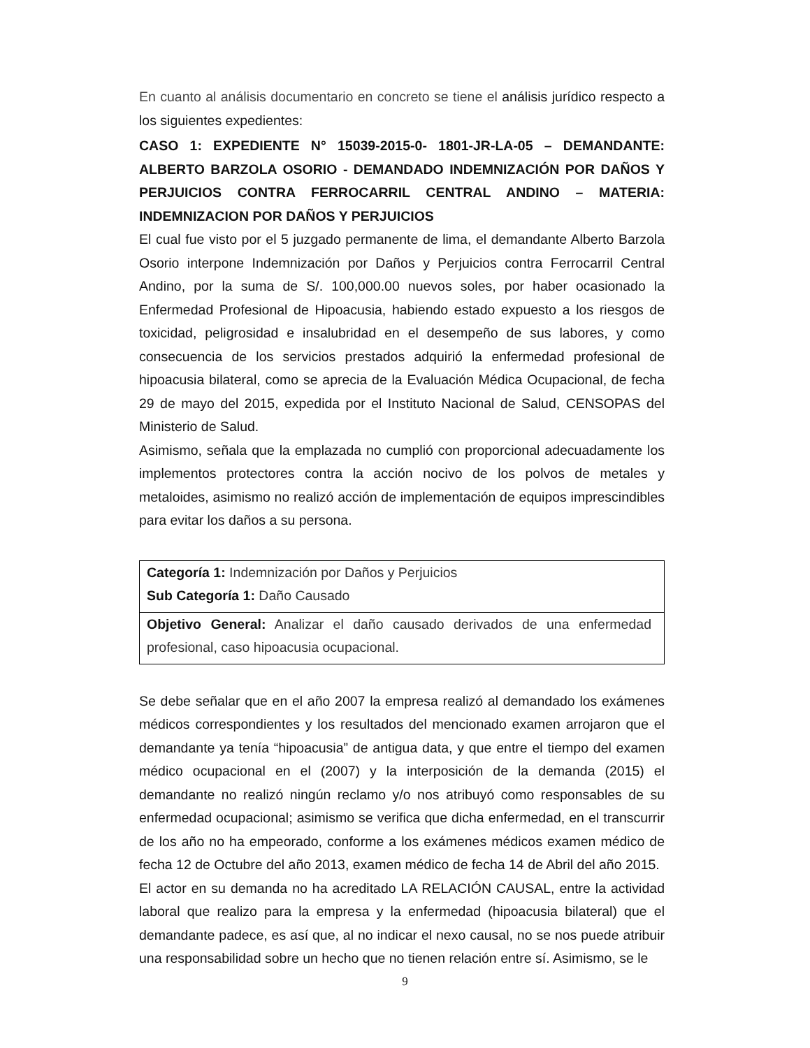En cuanto al análisis documentario en concreto se tiene el análisis jurídico respecto a los siguientes expedientes:
CASO 1: EXPEDIENTE N° 15039-2015-0- 1801-JR-LA-05 – DEMANDANTE: ALBERTO BARZOLA OSORIO - DEMANDADO INDEMNIZACIÓN POR DAÑOS Y PERJUICIOS CONTRA FERROCARRIL CENTRAL ANDINO – MATERIA: INDEMNIZACION POR DAÑOS Y PERJUICIOS
El cual fue visto por el 5 juzgado permanente de lima, el demandante Alberto Barzola Osorio interpone Indemnización por Daños y Perjuicios contra Ferrocarril Central Andino, por la suma de S/. 100,000.00 nuevos soles, por haber ocasionado la Enfermedad Profesional de Hipoacusia, habiendo estado expuesto a los riesgos de toxicidad, peligrosidad e insalubridad en el desempeño de sus labores, y como consecuencia de los servicios prestados adquirió la enfermedad profesional de hipoacusia bilateral, como se aprecia de la Evaluación Médica Ocupacional, de fecha 29 de mayo del 2015, expedida por el Instituto Nacional de Salud, CENSOPAS del Ministerio de Salud.
Asimismo, señala que la emplazada no cumplió con proporcional adecuadamente los implementos protectores contra la acción nocivo de los polvos de metales y metaloides, asimismo no realizó acción de implementación de equipos imprescindibles para evitar los daños a su persona.
| Categoría 1: Indemnización por Daños y Perjuicios Sub Categoría 1: Daño Causado |
| Objetivo General: Analizar el daño causado derivados de una enfermedad profesional, caso hipoacusia ocupacional. |
Se debe señalar que en el año 2007 la empresa realizó al demandado los exámenes médicos correspondientes y los resultados del mencionado examen arrojaron que el demandante ya tenía “hipoacusia” de antigua data, y que entre el tiempo del examen médico ocupacional en el (2007) y la interposición de la demanda (2015) el demandante no realizó ningún reclamo y/o nos atribuyó como responsables de su enfermedad ocupacional; asimismo se verifica que dicha enfermedad, en el transcurrir de los año no ha empeorado, conforme a los exámenes médicos examen médico de fecha 12 de Octubre del año 2013, examen médico de fecha 14 de Abril del año 2015.
El actor en su demanda no ha acreditado LA RELACIÓN CAUSAL, entre la actividad laboral que realizo para la empresa y la enfermedad (hipoacusia bilateral) que el demandante padece, es así que, al no indicar el nexo causal, no se nos puede atribuir una responsabilidad sobre un hecho que no tienen relación entre sí. Asimismo, se le
9